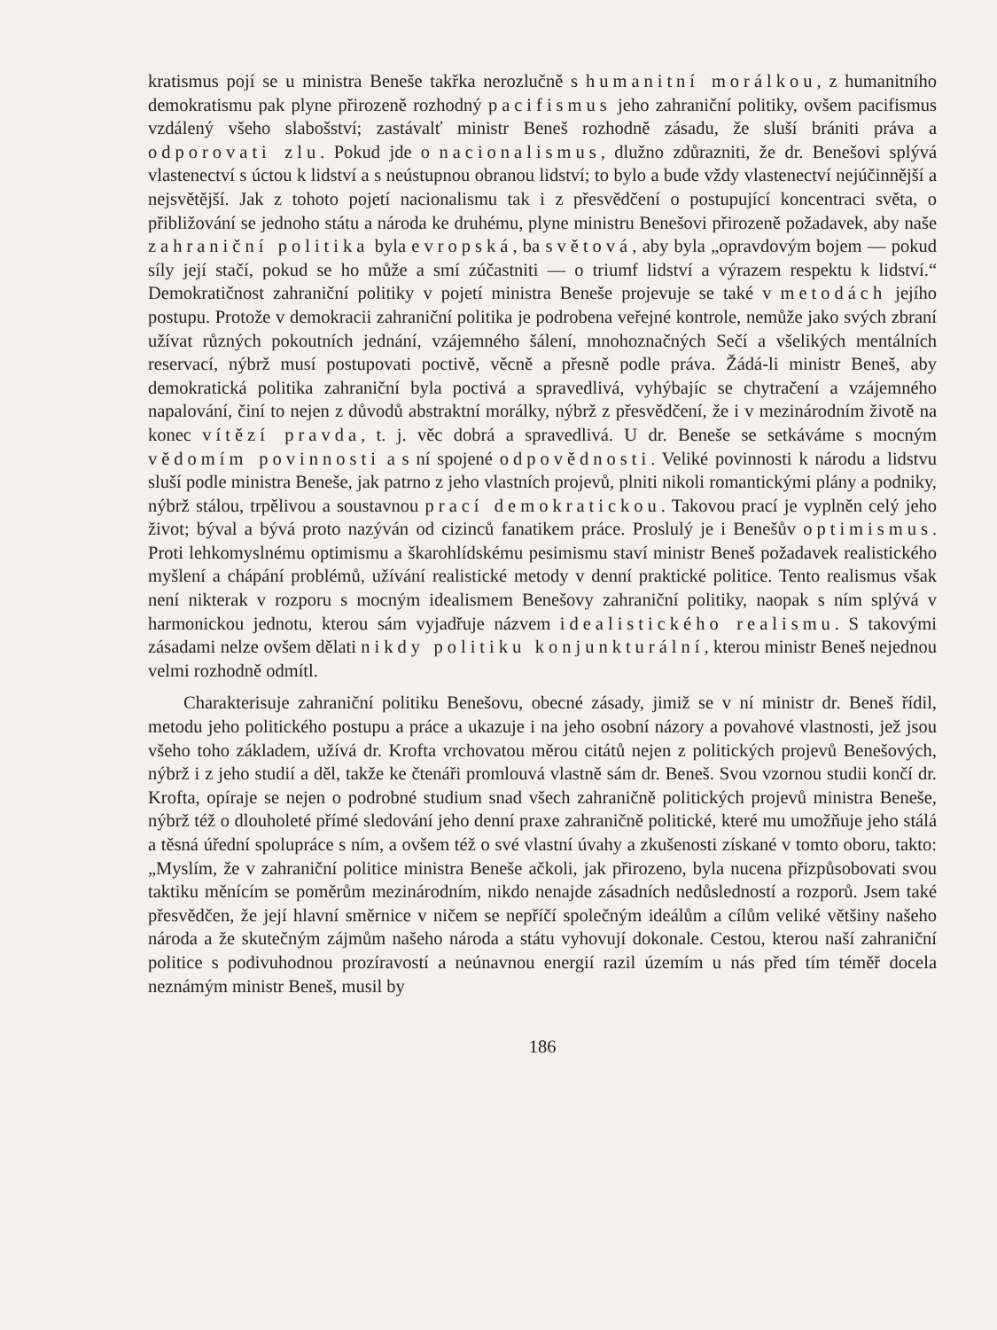kratismus pojí se u ministra Beneše takřka nerozlučně s humanitní morálkou, z humanitního demokratismu pak plyne přirozeně rozhodný pacifismus jeho zahraniční politiky, ovšem pacifismus vzdálený všeho slabošství; zastávalť ministr Beneš rozhodně zásadu, že sluší brániti práva a odporovati zlu. Pokud jde o nacionalismus, dlužno zdůrazniti, že dr. Benešovi splývá vlastenectví s úctou k lidství a s neústupnou obranou lidství; to bylo a bude vždy vlastenectví nejúčinnější a nejsvětější. Jak z tohoto pojetí nacionalismu tak i z přesvědčení o postupující koncentraci světa, o přibližování se jednoho státu a národa ke druhému, plyne ministru Benešovi přirozeně požadavek, aby naše zahraniční politika byla evropská, ba světová, aby byla „opravdovým bojem — pokud síly její stačí, pokud se ho může a smí zúčastniti — o triumf lidství a výrazem respektu k lidství.“ Demokratičnost zahraniční politiky v pojetí ministra Beneše projevuje se také v metodách jejího postupu. Protože v demokracii zahraniční politika je podrobena veřejné kontrole, nemůže jako svých zbraní užívat různých pokoutních jednání, vzájemného šálení, mnohoznačných Sečí a všelikých mentálních reservací, nýbrž musí postupovati poctivě, věcně a přesně podle práva. Žádá-li ministr Beneš, aby demokratická politika zahraniční byla poctivá a spravedlivá, vyhýbajíc se chytračení a vzájemného napalování, činí to nejen z důvodů abstraktní morálky, nýbrž z přesvědčení, že i v mezinárodním životě na konec vítězí pravda, t. j. věc dobrá a spravedlivá. U dr. Beneše se setkáváme s mocným vědomím povinnosti a s ní spojené odpovědnosti. Veliké povinnosti k národu a lidstvu sluší podle ministra Beneše, jak patrno z jeho vlastních projevů, plniti nikoli romantickými plány a podniky, nýbrž stálou, trpělivou a soustavnou prací demokratickou. Takovou prací je vyplněn celý jeho život; býval a bývá proto nazýván od cizinců fanatikem práce. Proslulý je i Benešův optimismus. Proti lehkomyslnému optimismu a škarohlídskému pesimismu staví ministr Beneš požadavek realistického myšlení a chápání problémů, užívání realistické metody v denní praktické politice. Tento realismus však není nikterak v rozporu s mocným idealismem Benešovy zahraniční politiky, naopak s ním splývá v harmonickou jednotu, kterou sám vyjadřuje názvem idealistického realismu. S takovými zásadami nelze ovšem dělati nikdy politiku konjunkturální, kterou ministr Beneš nejednou velmi rozhodně odmítl.
Charakterisuje zahraniční politiku Benešovu, obecné zásady, jimiž se v ní ministr dr. Beneš řídil, metodu jeho politického postupu a práce a ukazuje i na jeho osobní názory a povahové vlastnosti, jež jsou všeho toho základem, užívá dr. Krofta vrchovatou měrou citátů nejen z politických projevů Benešových, nýbrž i z jeho studií a děl, takže ke čtenáři promlouvá vlastně sám dr. Beneš. Svou vzornou studii končí dr. Krofta, opíraje se nejen o podrobné studium snad všech zahraničně politických projevů ministra Beneše, nýbrž též o dlouholeté přímé sledování jeho denní praxe zahraničně politické, které mu umožňuje jeho stálá a těsná úřední spolupráce s ním, a ovšem též o své vlastní úvahy a zkušenosti získané v tomto oboru, takto: „Myslím, že v zahraniční politice ministra Beneše ačkoli, jak přirozeno, byla nucena přizpůsobovati svou taktiku měnícím se poměrům mezinárodním, nikdo nenajde zásadních nedůsledností a rozporů. Jsem také přesvědčen, že její hlavní směrnice v ničem se nepříčí společným ideálům a cílům veliké většiny našeho národa a že skutečným zájmům našeho národa a státu vyhovují dokonale. Cestou, kterou naší zahraniční politice s podivuhodnou prozíravostí a neúnavnou energií razil územím u nás před tím téměř docela neznámým ministr Beneš, musil by
186